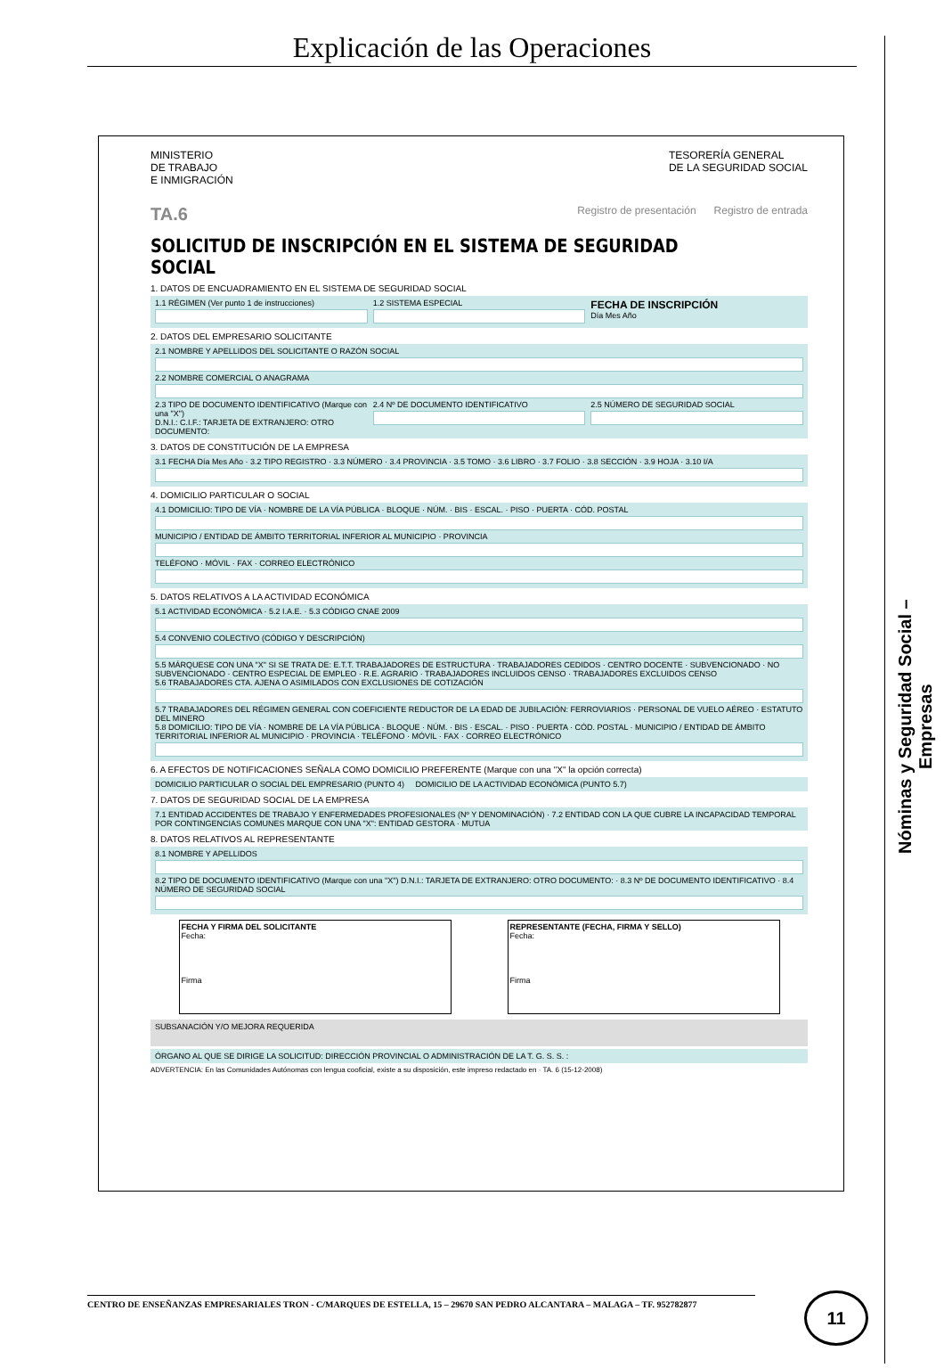Explicación de las Operaciones
Nóminas y Seguridad Social –Empresas
MINISTERIO
DE TRABAJO
E INMIGRACIÓN
TESORERÍA GENERAL
DE LA SEGURIDAD SOCIAL
TA.6 Registro de presentación Registro de entrada
SOLICITUD DE INSCRIPCIÓN EN EL SISTEMA DE SEGURIDAD SOCIAL
1. DATOS DE ENCUADRAMIENTO EN EL SISTEMA DE SEGURIDAD SOCIAL
1.1 RÉGIMEN (Ver punto 1 de instrucciones)
1.2 SISTEMA ESPECIAL
FECHA DE INSCRIPCIÓN
Día Mes Año
2. DATOS DEL EMPRESARIO SOLICITANTE
2.1 NOMBRE Y APELLIDOS DEL SOLICITANTE O RAZÓN SOCIAL
2.2 NOMBRE COMERCIAL O ANAGRAMA
2.3 TIPO DE DOCUMENTO IDENTIFICATIVO (Marque con una "X")
D.N.I.: C.I.F.: TARJETA DE EXTRANJERO: OTRO DOCUMENTO:
2.4 Nº DE DOCUMENTO IDENTIFICATIVO
2.5 NÚMERO DE SEGURIDAD SOCIAL
3. DATOS DE CONSTITUCIÓN DE LA EMPRESA
3.1 FECHA Día Mes Año · 3.2 TIPO REGISTRO · 3.3 NÚMERO · 3.4 PROVINCIA · 3.5 TOMO · 3.6 LIBRO · 3.7 FOLIO · 3.8 SECCIÓN · 3.9 HOJA · 3.10 I/A
4. DOMICILIO PARTICULAR O SOCIAL
4.1 DOMICILIO: TIPO DE VÍA · NOMBRE DE LA VÍA PÚBLICA · BLOQUE · NÚM. · BIS · ESCAL. · PISO · PUERTA · CÓD. POSTAL
MUNICIPIO / ENTIDAD DE ÁMBITO TERRITORIAL INFERIOR AL MUNICIPIO · PROVINCIA
TELÉFONO · MÓVIL · FAX · CORREO ELECTRÓNICO
5. DATOS RELATIVOS A LA ACTIVIDAD ECONÓMICA
5.1 ACTIVIDAD ECONÓMICA · 5.2 I.A.E. · 5.3 CÓDIGO CNAE 2009
5.4 CONVENIO COLECTIVO (CÓDIGO Y DESCRIPCIÓN)
5.5 MÁRQUESE CON UNA "X" SI SE TRATA DE: E.T.T. TRABAJADORES DE ESTRUCTURA · TRABAJADORES CEDIDOS · CENTRO DOCENTE · SUBVENCIONADO · NO SUBVENCIONADO · CENTRO ESPECIAL DE EMPLEO · R.E. AGRARIO · TRABAJADORES INCLUIDOS CENSO · TRABAJADORES EXCLUIDOS CENSO
5.6 TRABAJADORES CTA. AJENA O ASIMILADOS CON EXCLUSIONES DE COTIZACIÓN
5.7 TRABAJADORES DEL RÉGIMEN GENERAL CON COEFICIENTE REDUCTOR DE LA EDAD DE JUBILACIÓN: FERROVIARIOS · PERSONAL DE VUELO AÉREO · ESTATUTO DEL MINERO
5.8 DOMICILIO: TIPO DE VÍA · NOMBRE DE LA VÍA PÚBLICA · BLOQUE · NÚM. · BIS · ESCAL. · PISO · PUERTA · CÓD. POSTAL · MUNICIPIO / ENTIDAD DE ÁMBITO TERRITORIAL INFERIOR AL MUNICIPIO · PROVINCIA · TELÉFONO · MÓVIL · FAX · CORREO ELECTRÓNICO
6. A EFECTOS DE NOTIFICACIONES SEÑALA COMO DOMICILIO PREFERENTE (Marque con una "X" la opción correcta)
DOMICILIO PARTICULAR O SOCIAL DEL EMPRESARIO (PUNTO 4) DOMICILIO DE LA ACTIVIDAD ECONÓMICA (PUNTO 5.7)
7. DATOS DE SEGURIDAD SOCIAL DE LA EMPRESA
7.1 ENTIDAD ACCIDENTES DE TRABAJO Y ENFERMEDADES PROFESIONALES (Nº Y DENOMINACIÓN) · 7.2 ENTIDAD CON LA QUE CUBRE LA INCAPACIDAD TEMPORAL POR CONTINGENCIAS COMUNES MARQUE CON UNA "X": ENTIDAD GESTORA · MUTUA
8. DATOS RELATIVOS AL REPRESENTANTE
8.1 NOMBRE Y APELLIDOS
8.2 TIPO DE DOCUMENTO IDENTIFICATIVO (Marque con una "X") D.N.I.: TARJETA DE EXTRANJERO: OTRO DOCUMENTO: · 8.3 Nº DE DOCUMENTO IDENTIFICATIVO · 8.4 NÚMERO DE SEGURIDAD SOCIAL
FECHA Y FIRMA DEL SOLICITANTE
Fecha:
Firma
REPRESENTANTE (FECHA, FIRMA Y SELLO)
Fecha:
Firma
SUBSANACIÓN Y/O MEJORA REQUERIDA
ÓRGANO AL QUE SE DIRIGE LA SOLICITUD: DIRECCIÓN PROVINCIAL O ADMINISTRACIÓN DE LA T. G. S. S. :
ADVERTENCIA: En las Comunidades Autónomas con lengua cooficial, existe a su disposición, este impreso redactado en · TA. 6 (15-12-2008)
CENTRO DE ENSEÑANZAS EMPRESARIALES TRON - C/MARQUES DE ESTELLA, 15 – 29670 SAN PEDRO ALCANTARA – MALAGA – TF. 952782877 11